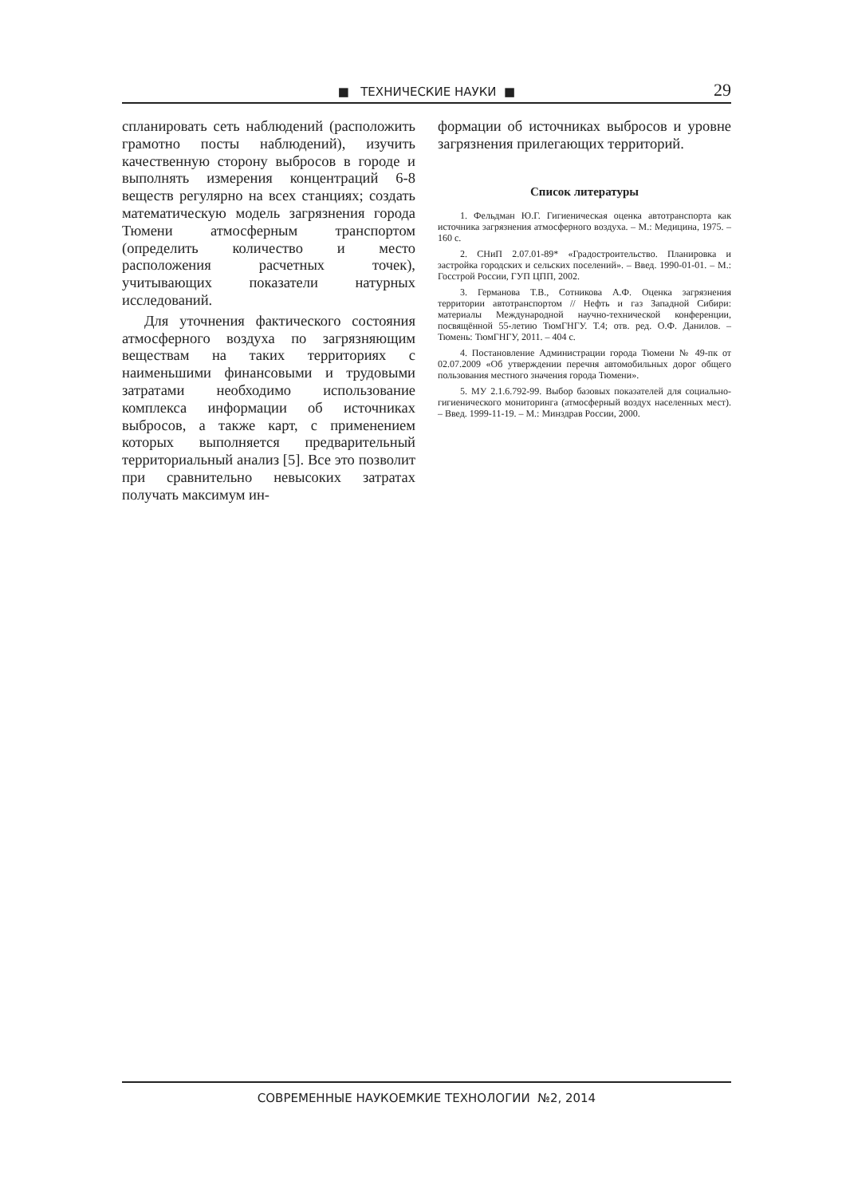■ ТЕХНИЧЕСКИЕ НАУКИ ■
29
спланировать сеть наблюдений (расположить грамотно посты наблюдений), изучить качественную сторону выбросов в городе и выполнять измерения концентраций 6-8 веществ регулярно на всех станциях; создать математическую модель загрязнения города Тюмени атмосферным транспортом (определить количество и место расположения расчетных точек), учитывающих показатели натурных исследований.
Для уточнения фактического состояния атмосферного воздуха по загрязняющим веществам на таких территориях с наименьшими финансовыми и трудовыми затратами необходимо использование комплекса информации об источниках выбросов, а также карт, с применением которых выполняется предварительный территориальный анализ [5]. Все это позволит при сравнительно невысоких затратах получать максимум ин-
формации об источниках выбросов и уровне загрязнения прилегающих территорий.
Список литературы
1. Фельдман Ю.Г. Гигиеническая оценка автотранспорта как источника загрязнения атмосферного воздуха. – М.: Медицина, 1975. – 160 с.
2. СНиП 2.07.01-89* «Градостроительство. Планировка и застройка городских и сельских поселений». – Введ. 1990-01-01. – М.: Госстрой России, ГУП ЦПП, 2002.
3. Германова Т.В., Сотникова А.Ф. Оценка загрязнения территории автотранспортом // Нефть и газ Западной Сибири: материалы Международной научно-технической конференции, посвящённой 55-летию ТюмГНГУ. Т.4; отв. ред. О.Ф. Данилов. – Тюмень: ТюмГНГУ, 2011. – 404 с.
4. Постановление Администрации города Тюмени № 49-пк от 02.07.2009 «Об утверждении перечня автомобильных дорог общего пользования местного значения города Тюмени».
5. МУ 2.1.6.792-99. Выбор базовых показателей для социально-гигиенического мониторинга (атмосферный воздух населенных мест). – Введ. 1999-11-19. – М.: Минздрав России, 2000.
СОВРЕМЕННЫЕ НАУКОЕМКИЕ ТЕХНОЛОГИИ №2, 2014